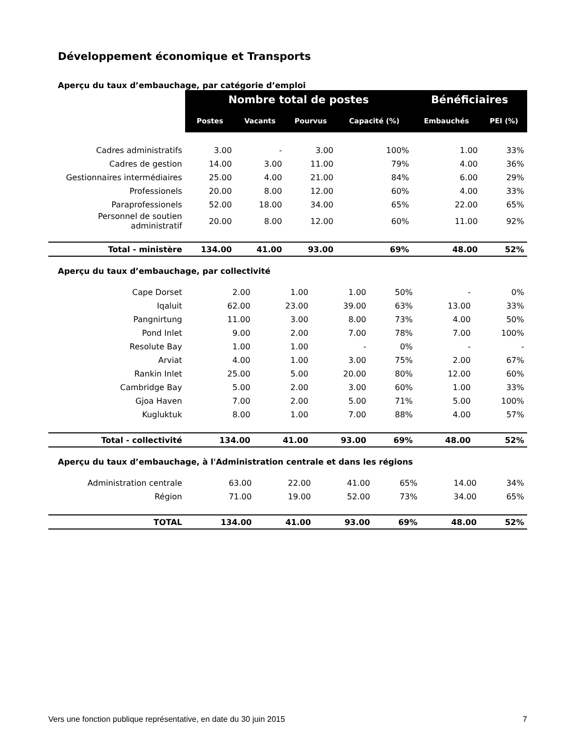Développement économique et Transports
Aperçu du taux d’embauchage, par catégorie d’emploi
| | Nombre total de postes | | | | Bénéficiaires | |
| | Postes | Vacants | Pourvus | Capacité (%) | Embauchés | PEI (%) |
| Cadres administratifs | 3.00 | - | 3.00 | 100% | 1.00 | 33% |
| Cadres de gestion | 14.00 | 3.00 | 11.00 | 79% | 4.00 | 36% |
| Gestionnaires intermédiaires | 25.00 | 4.00 | 21.00 | 84% | 6.00 | 29% |
| Professionels | 20.00 | 8.00 | 12.00 | 60% | 4.00 | 33% |
| Paraprofessionels | 52.00 | 18.00 | 34.00 | 65% | 22.00 | 65% |
| Personnel de soutien administratif | 20.00 | 8.00 | 12.00 | 60% | 11.00 | 92% |
| Total - ministère | 134.00 | 41.00 | 93.00 | 69% | 48.00 | 52% |
Aperçu du taux d’embauchage, par collectivité
| Cape Dorset | 2.00 | 1.00 | 1.00 | 50% | - | 0% |
| Iqaluit | 62.00 | 23.00 | 39.00 | 63% | 13.00 | 33% |
| Pangnirtung | 11.00 | 3.00 | 8.00 | 73% | 4.00 | 50% |
| Pond Inlet | 9.00 | 2.00 | 7.00 | 78% | 7.00 | 100% |
| Resolute Bay | 1.00 | 1.00 | - | 0% | - | - |
| Arviat | 4.00 | 1.00 | 3.00 | 75% | 2.00 | 67% |
| Rankin Inlet | 25.00 | 5.00 | 20.00 | 80% | 12.00 | 60% |
| Cambridge Bay | 5.00 | 2.00 | 3.00 | 60% | 1.00 | 33% |
| Gjoa Haven | 7.00 | 2.00 | 5.00 | 71% | 5.00 | 100% |
| Kugluktuk | 8.00 | 1.00 | 7.00 | 88% | 4.00 | 57% |
| Total - collectivité | 134.00 | 41.00 | 93.00 | 69% | 48.00 | 52% |
Aperçu du taux d’embauchage, à l'Administration centrale et dans les régions
| Administration centrale | 63.00 | 22.00 | 41.00 | 65% | 14.00 | 34% |
| Région | 71.00 | 19.00 | 52.00 | 73% | 34.00 | 65% |
| TOTAL | 134.00 | 41.00 | 93.00 | 69% | 48.00 | 52% |
Vers une fonction publique représentative, en date du 30 juin 2015 7